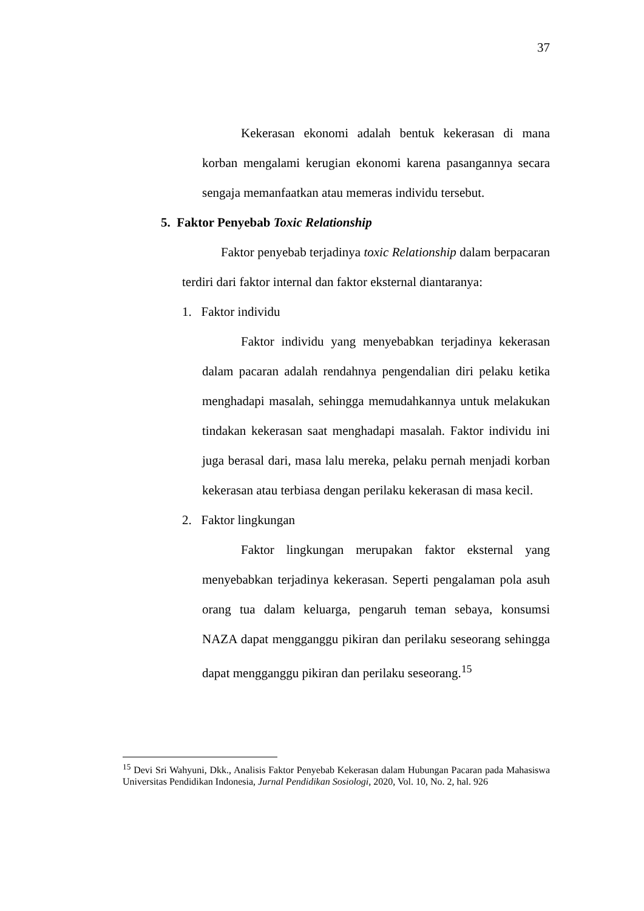37
Kekerasan ekonomi adalah bentuk kekerasan di mana korban mengalami kerugian ekonomi karena pasangannya secara sengaja memanfaatkan atau memeras individu tersebut.
5. Faktor Penyebab Toxic Relationship
Faktor penyebab terjadinya toxic Relationship dalam berpacaran terdiri dari faktor internal dan faktor eksternal diantaranya:
1. Faktor individu
Faktor individu yang menyebabkan terjadinya kekerasan dalam pacaran adalah rendahnya pengendalian diri pelaku ketika menghadapi masalah, sehingga memudahkannya untuk melakukan tindakan kekerasan saat menghadapi masalah. Faktor individu ini juga berasal dari, masa lalu mereka, pelaku pernah menjadi korban kekerasan atau terbiasa dengan perilaku kekerasan di masa kecil.
2. Faktor lingkungan
Faktor lingkungan merupakan faktor eksternal yang menyebabkan terjadinya kekerasan. Seperti pengalaman pola asuh orang tua dalam keluarga, pengaruh teman sebaya, konsumsi NAZA dapat mengganggu pikiran dan perilaku seseorang sehingga dapat mengganggu pikiran dan perilaku seseorang.<sup>15</sup>
<sup>15</sup> Devi Sri Wahyuni, Dkk., Analisis Faktor Penyebab Kekerasan dalam Hubungan Pacaran pada Mahasiswa Universitas Pendidikan Indonesia, Jurnal Pendidikan Sosiologi, 2020, Vol. 10, No. 2, hal. 926